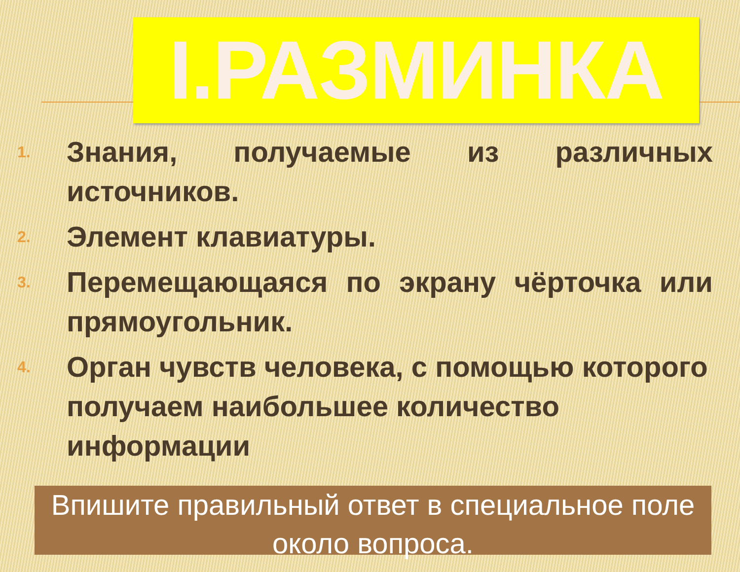I.РАЗМИНКА
1. Знания, получаемые из различных источников.
2. Элемент клавиатуры.
3. Перемещающаяся по экрану чёрточка или прямоугольник.
4. Орган чувств человека, с помощью которого получаем наибольшее количество информации
Впишите правильный ответ в специальное поле около вопроса.